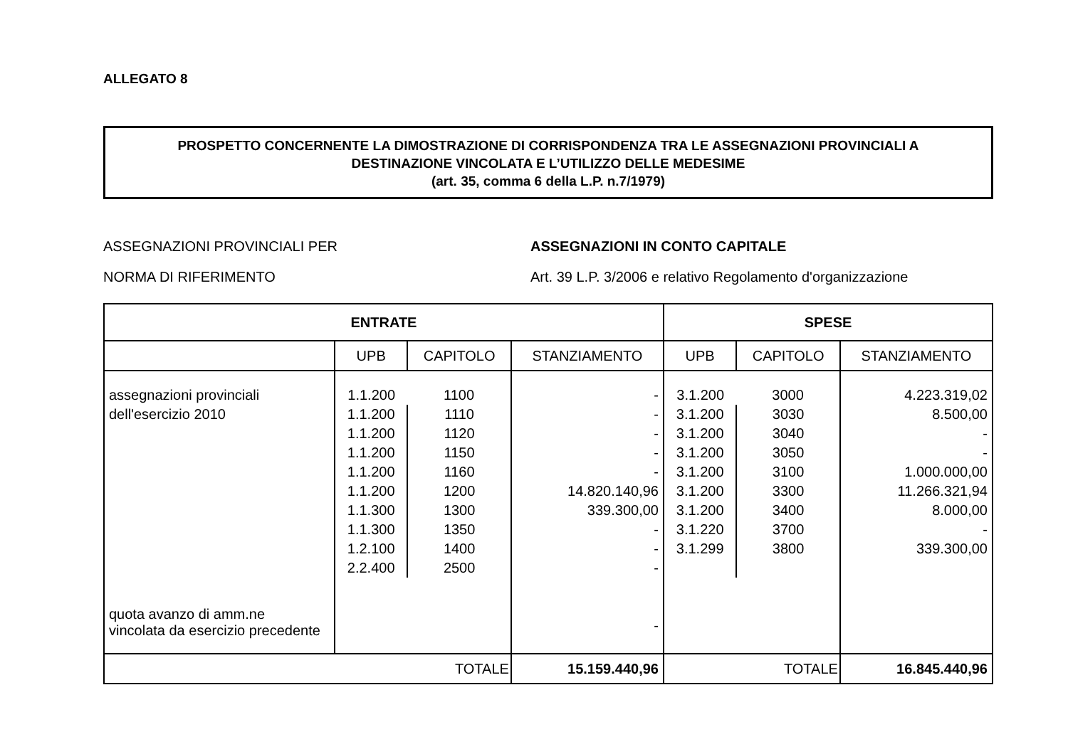ALLEGATO 8
PROSPETTO CONCERNENTE LA DIMOSTRAZIONE DI CORRISPONDENZA TRA LE ASSEGNAZIONI PROVINCIALI A
DESTINAZIONE VINCOLATA E L’UTILIZZO DELLE MEDESIME
(art. 35, comma 6 della L.P. n.7/1979)
ASSEGNAZIONI PROVINCIALI PER
NORMA DI RIFERIMENTO
ASSEGNAZIONI IN CONTO CAPITALE
Art. 39 L.P. 3/2006 e relativo Regolamento d'organizzazione
| ENTRATE | | | | SPESE | | |
| --- | --- | --- | --- | --- | --- | --- |
| | UPB | CAPITOLO | STANZIAMENTO | UPB | CAPITOLO | STANZIAMENTO |
| assegnazioni provinciali | 1.1.200 | 1100 | - | 3.1.200 | 3000 | 4.223.319,02 |
| dell'esercizio 2010 | 1.1.200 | 1110 | - | 3.1.200 | 3030 | 8.500,00 |
| | 1.1.200 | 1120 | - | 3.1.200 | 3040 | - |
| | 1.1.200 | 1150 | - | 3.1.200 | 3050 | - |
| | 1.1.200 | 1160 | - | 3.1.200 | 3100 | 1.000.000,00 |
| | 1.1.200 | 1200 | 14.820.140,96 | 3.1.200 | 3300 | 11.266.321,94 |
| | 1.1.300 | 1300 | 339.300,00 | 3.1.200 | 3400 | 8.000,00 |
| | 1.1.300 | 1350 | - | 3.1.220 | 3700 | - |
| | 1.2.100 | 1400 | - | 3.1.299 | 3800 | 339.300,00 |
| | 2.2.400 | 2500 | - | | | |
| quota avanzo di amm.ne vincolata da esercizio precedente | | | - | | | |
| TOTALE | | | 15.159.440,96 | TOTALE | | 16.845.440,96 |